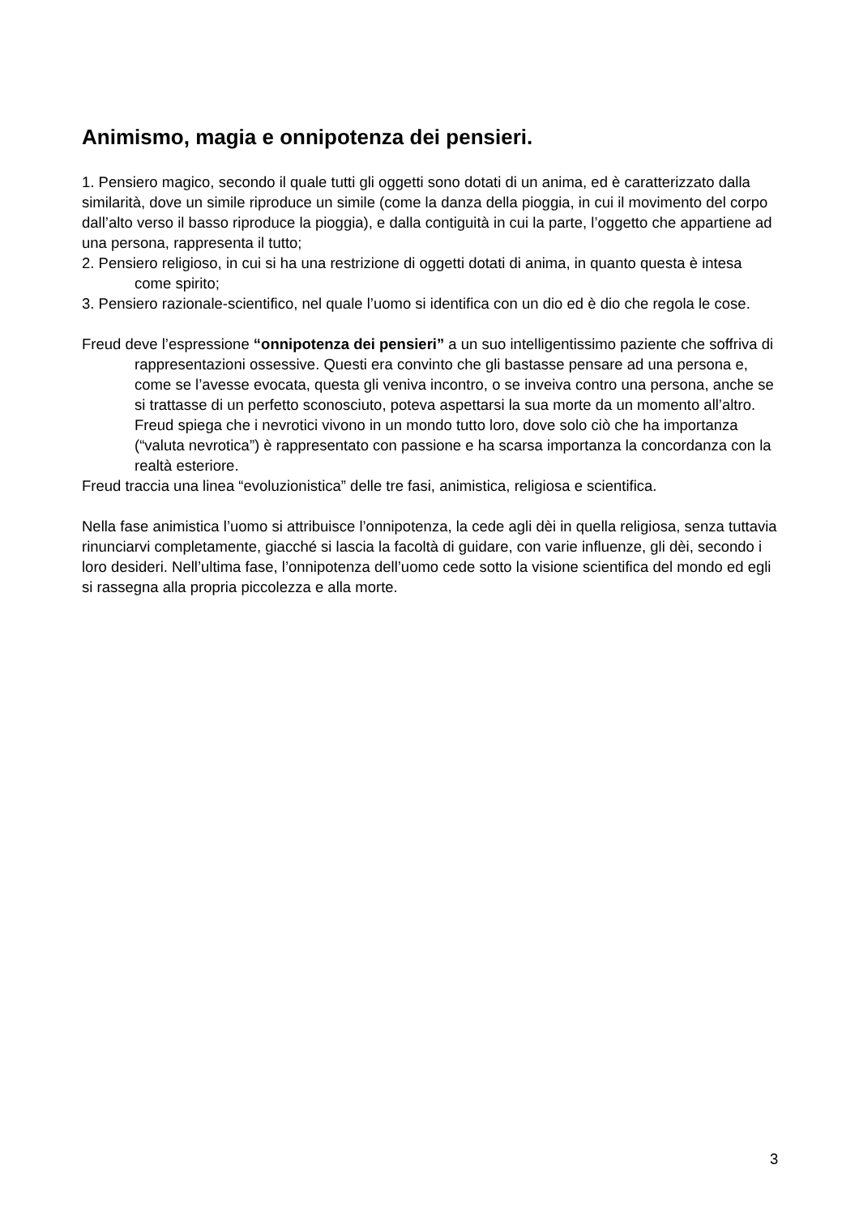Animismo, magia e onnipotenza dei pensieri.
1. Pensiero magico, secondo il quale tutti gli oggetti sono dotati di un anima, ed è caratterizzato dalla similarità, dove un simile riproduce un simile (come la danza della pioggia, in cui il movimento del corpo dall’alto verso il basso riproduce la pioggia), e dalla contiguità in cui la parte, l’oggetto che appartiene ad una persona, rappresenta il tutto;
2. Pensiero religioso, in cui si ha una restrizione di oggetti dotati di anima, in quanto questa è intesa come spirito;
3. Pensiero razionale-scientifico, nel quale l’uomo si identifica con un dio ed è dio che regola le cose.
Freud deve l’espressione “onnipotenza dei pensieri” a un suo intelligentissimo paziente che soffriva di rappresentazioni ossessive. Questi era convinto che gli bastasse pensare ad una persona e, come se l’avesse evocata, questa gli veniva incontro, o se inveiva contro una persona, anche se si trattasse di un perfetto sconosciuto, poteva aspettarsi la sua morte da un momento all’altro. Freud spiega che i nevrotici vivono in un mondo tutto loro, dove solo ciò che ha importanza (“valuta nevrotica”) è rappresentato con passione e ha scarsa importanza la concordanza con la realtà esteriore.
Freud traccia una linea “evoluzionistica” delle tre fasi, animistica, religiosa e scientifica.
Nella fase animistica l’uomo si attribuisce l’onnipotenza, la cede agli dèi in quella religiosa, senza tuttavia rinunciarvi completamente, giacché si lascia la facoltà di guidare, con varie influenze, gli dèi, secondo i loro desideri. Nell’ultima fase, l’onnipotenza dell’uomo cede sotto la visione scientifica del mondo ed egli si rassegna alla propria piccolezza e alla morte.
3